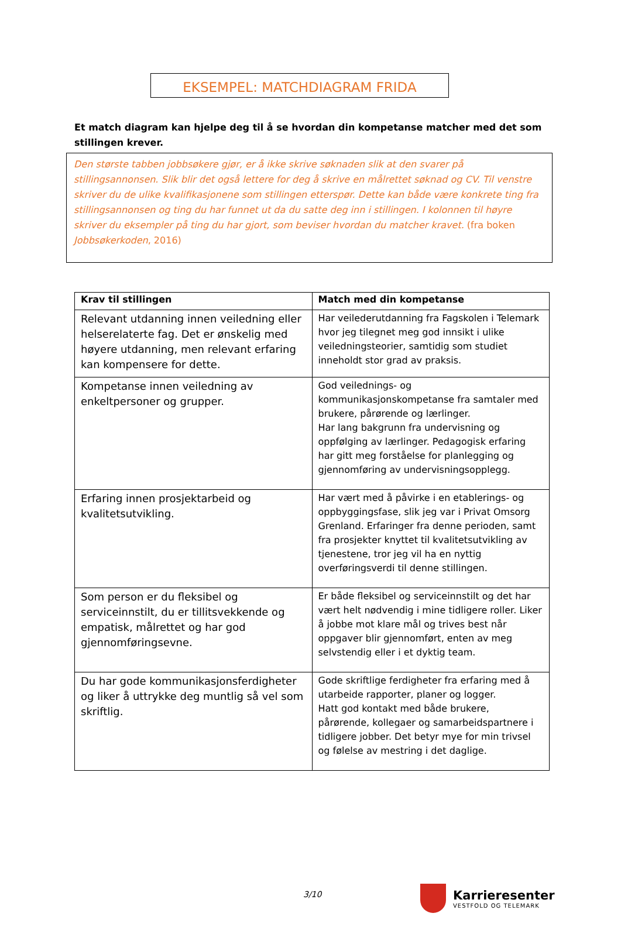EKSEMPEL: MATCHDIAGRAM FRIDA
Et match diagram kan hjelpe deg til å se hvordan din kompetanse matcher med det som stillingen krever.
Den største tabben jobbsøkere gjør, er å ikke skrive søknaden slik at den svarer på stillingsannonsen. Slik blir det også lettere for deg å skrive en målrettet søknad og CV. Til venstre skriver du de ulike kvalifikasjonene som stillingen etterspør. Dette kan både være konkrete ting fra stillingsannonsen og ting du har funnet ut da du satte deg inn i stillingen. I kolonnen til høyre skriver du eksempler på ting du har gjort, som beviser hvordan du matcher kravet. (fra boken Jobbsøkerkoden, 2016)
| Krav til stillingen | Match med din kompetanse |
| --- | --- |
| Relevant utdanning innen veiledning eller helserelaterte fag. Det er ønskelig med høyere utdanning, men relevant erfaring kan kompensere for dette. | Har veilederutdanning fra Fagskolen i Telemark hvor jeg tilegnet meg god innsikt i ulike veiledningsteorier, samtidig som studiet inneholdt stor grad av praksis. |
| Kompetanse innen veiledning av enkeltpersoner og grupper. | God veilednings- og kommunikasjonskompetanse fra samtaler med brukere, pårørende og lærlinger. Har lang bakgrunn fra undervisning og oppfølging av lærlinger. Pedagogisk erfaring har gitt meg forståelse for planlegging og gjennomføring av undervisningsopplegg. |
| Erfaring innen prosjektarbeid og kvalitetsutvikling. | Har vært med å påvirke i en etablerings- og oppbyggingsfase, slik jeg var i Privat Omsorg Grenland. Erfaringer fra denne perioden, samt fra prosjekter knyttet til kvalitetsutvikling av tjenestene, tror jeg vil ha en nyttig overføringsverdi til denne stillingen. |
| Som person er du fleksibel og serviceinnstilt, du er tillitsvekkende og empatisk, målrettet og har god gjennomføringsevne. | Er både fleksibel og serviceinnstilt og det har vært helt nødvendig i mine tidligere roller. Liker å jobbe mot klare mål og trives best når oppgaver blir gjennomført, enten av meg selvstendig eller i et dyktig team. |
| Du har gode kommunikasjonsferdigheter og liker å uttrykke deg muntlig så vel som skriftlig. | Gode skriftlige ferdigheter fra erfaring med å utarbeide rapporter, planer og logger. Hatt god kontakt med både brukere, pårørende, kollegaer og samarbeidspartnere i tidligere jobber. Det betyr mye for min trivsel og følelse av mestring i det daglige. |
3/10
Karrieresenter
VESTFOLD OG TELEMARK